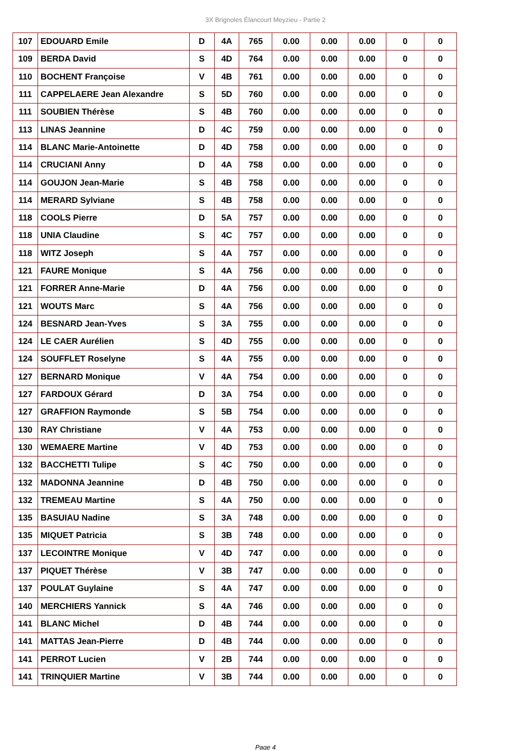3X Brignoles Élancourt Meyzieu - Partie 2
| 107 | EDOUARD Emile | D | 4A | 765 | 0.00 | 0.00 | 0.00 | 0 | 0 |
| 109 | BERDA David | S | 4D | 764 | 0.00 | 0.00 | 0.00 | 0 | 0 |
| 110 | BOCHENT Françoise | V | 4B | 761 | 0.00 | 0.00 | 0.00 | 0 | 0 |
| 111 | CAPPELAERE Jean Alexandre | S | 5D | 760 | 0.00 | 0.00 | 0.00 | 0 | 0 |
| 111 | SOUBIEN Thérèse | S | 4B | 760 | 0.00 | 0.00 | 0.00 | 0 | 0 |
| 113 | LINAS Jeannine | D | 4C | 759 | 0.00 | 0.00 | 0.00 | 0 | 0 |
| 114 | BLANC Marie-Antoinette | D | 4D | 758 | 0.00 | 0.00 | 0.00 | 0 | 0 |
| 114 | CRUCIANI Anny | D | 4A | 758 | 0.00 | 0.00 | 0.00 | 0 | 0 |
| 114 | GOUJON Jean-Marie | S | 4B | 758 | 0.00 | 0.00 | 0.00 | 0 | 0 |
| 114 | MERARD Sylviane | S | 4B | 758 | 0.00 | 0.00 | 0.00 | 0 | 0 |
| 118 | COOLS Pierre | D | 5A | 757 | 0.00 | 0.00 | 0.00 | 0 | 0 |
| 118 | UNIA Claudine | S | 4C | 757 | 0.00 | 0.00 | 0.00 | 0 | 0 |
| 118 | WITZ Joseph | S | 4A | 757 | 0.00 | 0.00 | 0.00 | 0 | 0 |
| 121 | FAURE Monique | S | 4A | 756 | 0.00 | 0.00 | 0.00 | 0 | 0 |
| 121 | FORRER Anne-Marie | D | 4A | 756 | 0.00 | 0.00 | 0.00 | 0 | 0 |
| 121 | WOUTS Marc | S | 4A | 756 | 0.00 | 0.00 | 0.00 | 0 | 0 |
| 124 | BESNARD Jean-Yves | S | 3A | 755 | 0.00 | 0.00 | 0.00 | 0 | 0 |
| 124 | LE CAER Aurélien | S | 4D | 755 | 0.00 | 0.00 | 0.00 | 0 | 0 |
| 124 | SOUFFLET Roselyne | S | 4A | 755 | 0.00 | 0.00 | 0.00 | 0 | 0 |
| 127 | BERNARD Monique | V | 4A | 754 | 0.00 | 0.00 | 0.00 | 0 | 0 |
| 127 | FARDOUX Gérard | D | 3A | 754 | 0.00 | 0.00 | 0.00 | 0 | 0 |
| 127 | GRAFFION Raymonde | S | 5B | 754 | 0.00 | 0.00 | 0.00 | 0 | 0 |
| 130 | RAY Christiane | V | 4A | 753 | 0.00 | 0.00 | 0.00 | 0 | 0 |
| 130 | WEMAERE Martine | V | 4D | 753 | 0.00 | 0.00 | 0.00 | 0 | 0 |
| 132 | BACCHETTI Tulipe | S | 4C | 750 | 0.00 | 0.00 | 0.00 | 0 | 0 |
| 132 | MADONNA Jeannine | D | 4B | 750 | 0.00 | 0.00 | 0.00 | 0 | 0 |
| 132 | TREMEAU Martine | S | 4A | 750 | 0.00 | 0.00 | 0.00 | 0 | 0 |
| 135 | BASUIAU Nadine | S | 3A | 748 | 0.00 | 0.00 | 0.00 | 0 | 0 |
| 135 | MIQUET Patricia | S | 3B | 748 | 0.00 | 0.00 | 0.00 | 0 | 0 |
| 137 | LECOINTRE Monique | V | 4D | 747 | 0.00 | 0.00 | 0.00 | 0 | 0 |
| 137 | PIQUET Thérèse | V | 3B | 747 | 0.00 | 0.00 | 0.00 | 0 | 0 |
| 137 | POULAT Guylaine | S | 4A | 747 | 0.00 | 0.00 | 0.00 | 0 | 0 |
| 140 | MERCHIERS Yannick | S | 4A | 746 | 0.00 | 0.00 | 0.00 | 0 | 0 |
| 141 | BLANC Michel | D | 4B | 744 | 0.00 | 0.00 | 0.00 | 0 | 0 |
| 141 | MATTAS Jean-Pierre | D | 4B | 744 | 0.00 | 0.00 | 0.00 | 0 | 0 |
| 141 | PERROT Lucien | V | 2B | 744 | 0.00 | 0.00 | 0.00 | 0 | 0 |
| 141 | TRINQUIER Martine | V | 3B | 744 | 0.00 | 0.00 | 0.00 | 0 | 0 |
Page 4